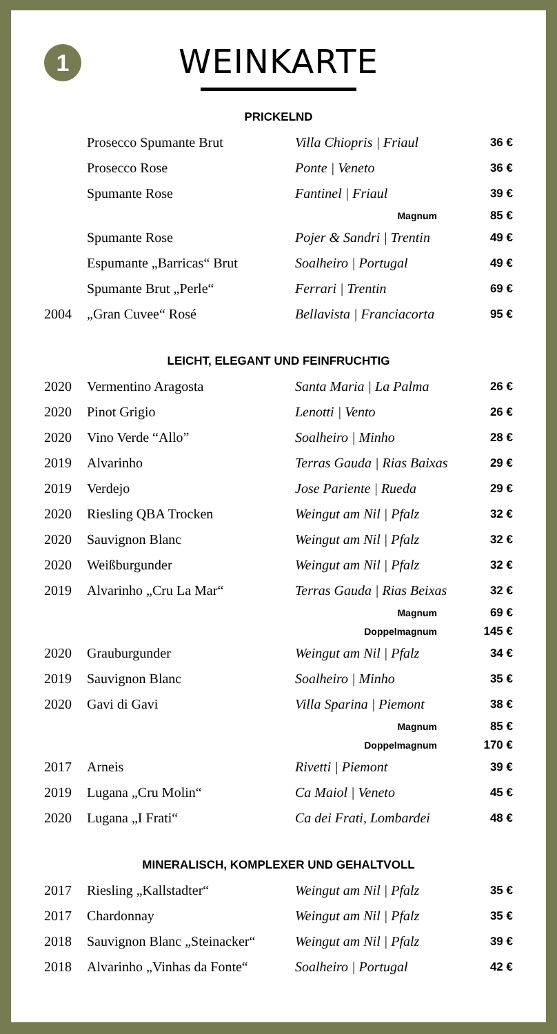1
WEINKARTE
PRICKELND
| | Prosecco Spumante Brut | Villa Chiopris / Friaul | 36 € |
| | Prosecco Rose | Ponte / Veneto | 36 € |
| | Spumante Rose | Fantinel / Friaul | 39 € |
| Magnum | | | 85 € |
| | Spumante Rose | Pojer & Sandri / Trentin | 49 € |
| | Espumante „Barricas“ Brut | Soalheiro / Portugal | 49 € |
| | Spumante Brut „Perle“ | Ferrari / Trentin | 69 € |
| 2004 | „Gran Cuvee“ Rosé | Bellavista / Franciacorta | 95 € |
LEICHT, ELEGANT UND FEINFRUCHTIG
| 2020 | Vermentino Aragosta | Santa Maria / La Palma | 26 € |
| 2020 | Pinot Grigio | Lenotti / Vento | 26 € |
| 2020 | Vino Verde “Allo” | Soalheiro / Minho | 28 € |
| 2019 | Alvarinho | Terras Gauda / Rias Baixas | 29 € |
| 2019 | Verdejo | Jose Pariente / Rueda | 29 € |
| 2020 | Riesling QBA Trocken | Weingut am Nil / Pfalz | 32 € |
| 2020 | Sauvignon Blanc | Weingut am Nil / Pfalz | 32 € |
| 2020 | Weißburgunder | Weingut am Nil / Pfalz | 32 € |
| 2019 | Alvarinho „Cru La Mar“ | Terras Gauda / Rias Beixas | 32 € |
| Magnum | | | 69 € |
| Doppelmagnum | | | 145 € |
| 2020 | Grauburgunder | Weingut am Nil / Pfalz | 34 € |
| 2019 | Sauvignon Blanc | Soalheiro / Minho | 35 € |
| 2020 | Gavi di Gavi | Villa Sparina / Piemont | 38 € |
| Magnum | | | 85 € |
| Doppelmagnum | | | 170 € |
| 2017 | Arneis | Rivetti / Piemont | 39 € |
| 2019 | Lugana „Cru Molin“ | Ca Maiol / Veneto | 45 € |
| 2020 | Lugana „I Frati“ | Ca dei Frati, Lombardei | 48 € |
MINERALISCH, KOMPLEXER UND GEHALTVOLL
| 2017 | Riesling „Kallstadter“ | Weingut am Nil / Pfalz | 35 € |
| 2017 | Chardonnay | Weingut am Nil / Pfalz | 35 € |
| 2018 | Sauvignon Blanc „Steinacker“ | Weingut am Nil / Pfalz | 39 € |
| 2018 | Alvarinho „Vinhas da Fonte“ | Soalheiro / Portugal | 42 € |